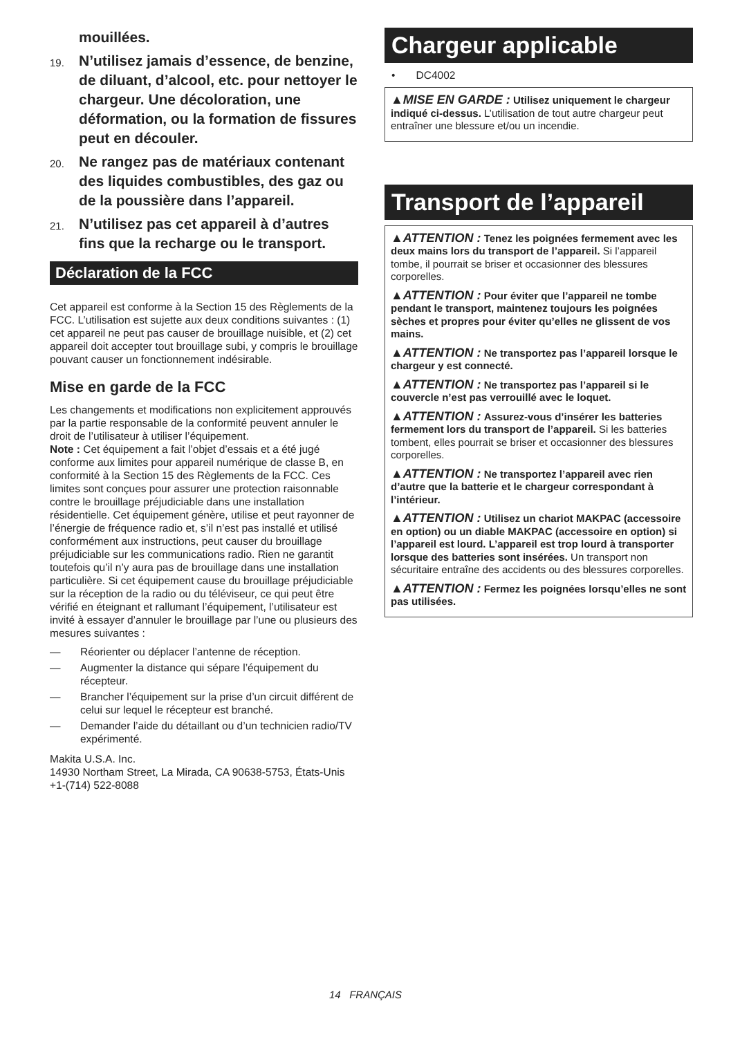mouillées.
19. N’utilisez jamais d’essence, de benzine, de diluant, d’alcool, etc. pour nettoyer le chargeur. Une décoloration, une déformation, ou la formation de fissures peut en découler.
20. Ne rangez pas de matériaux contenant des liquides combustibles, des gaz ou de la poussière dans l’appareil.
21. N’utilisez pas cet appareil à d’autres fins que la recharge ou le transport.
Déclaration de la FCC
Cet appareil est conforme à la Section 15 des Règlements de la FCC. L’utilisation est sujette aux deux conditions suivantes : (1) cet appareil ne peut pas causer de brouillage nuisible, et (2) cet appareil doit accepter tout brouillage subi, y compris le brouillage pouvant causer un fonctionnement indésirable.
Mise en garde de la FCC
Les changements et modifications non explicitement approuvés par la partie responsable de la conformité peuvent annuler le droit de l’utilisateur à utiliser l’équipement.
Note : Cet équipement a fait l’objet d’essais et a été jugé conforme aux limites pour appareil numérique de classe B, en conformité à la Section 15 des Règlements de la FCC. Ces limites sont conçues pour assurer une protection raisonnable contre le brouillage préjudiciable dans une installation résidentielle. Cet équipement génère, utilise et peut rayonner de l’énergie de fréquence radio et, s’il n’est pas installé et utilisé conformément aux instructions, peut causer du brouillage préjudiciable sur les communications radio. Rien ne garantit toutefois qu’il n’y aura pas de brouillage dans une installation particulière. Si cet équipement cause du brouillage préjudiciable sur la réception de la radio ou du téléviseur, ce qui peut être vérifié en éteignant et rallumant l’équipement, l’utilisateur est invité à essayer d’annuler le brouillage par l’une ou plusieurs des mesures suivantes :
— Réorienter ou déplacer l’antenne de réception.
— Augmenter la distance qui sépare l’équipement du récepteur.
— Brancher l’équipement sur la prise d’un circuit différent de celui sur lequel le récepteur est branché.
— Demander l’aide du détaillant ou d’un technicien radio/TV expérimenté.
Makita U.S.A. Inc.
14930 Northam Street, La Mirada, CA 90638-5753, États-Unis
+1-(714) 522-8088
Chargeur applicable
• DC4002
▲MISE EN GARDE : Utilisez uniquement le chargeur indiqué ci-dessus. L’utilisation de tout autre chargeur peut entraîner une blessure et/ou un incendie.
Transport de l’appareil
▲ATTENTION : Tenez les poignées fermement avec les deux mains lors du transport de l’appareil. Si l’appareil tombe, il pourrait se briser et occasionner des blessures corporelles.
▲ATTENTION : Pour éviter que l’appareil ne tombe pendant le transport, maintenez toujours les poignées sèches et propres pour éviter qu’elles ne glissent de vos mains.
▲ATTENTION : Ne transportez pas l’appareil lorsque le chargeur y est connecté.
▲ATTENTION : Ne transportez pas l’appareil si le couvercle n’est pas verrouillé avec le loquet.
▲ATTENTION : Assurez-vous d’insérer les batteries fermement lors du transport de l’appareil. Si les batteries tombent, elles pourrait se briser et occasionner des blessures corporelles.
▲ATTENTION : Ne transportez l’appareil avec rien d’autre que la batterie et le chargeur correspondant à l’intérieur.
▲ATTENTION : Utilisez un chariot MAKPAC (accessoire en option) ou un diable MAKPAC (accessoire en option) si l’appareil est lourd. L’appareil est trop lourd à transporter lorsque des batteries sont insérées. Un transport non sécuritaire entraîne des accidents ou des blessures corporelles.
▲ATTENTION : Fermez les poignées lorsqu’elles ne sont pas utilisées.
14 FRANÇAIS